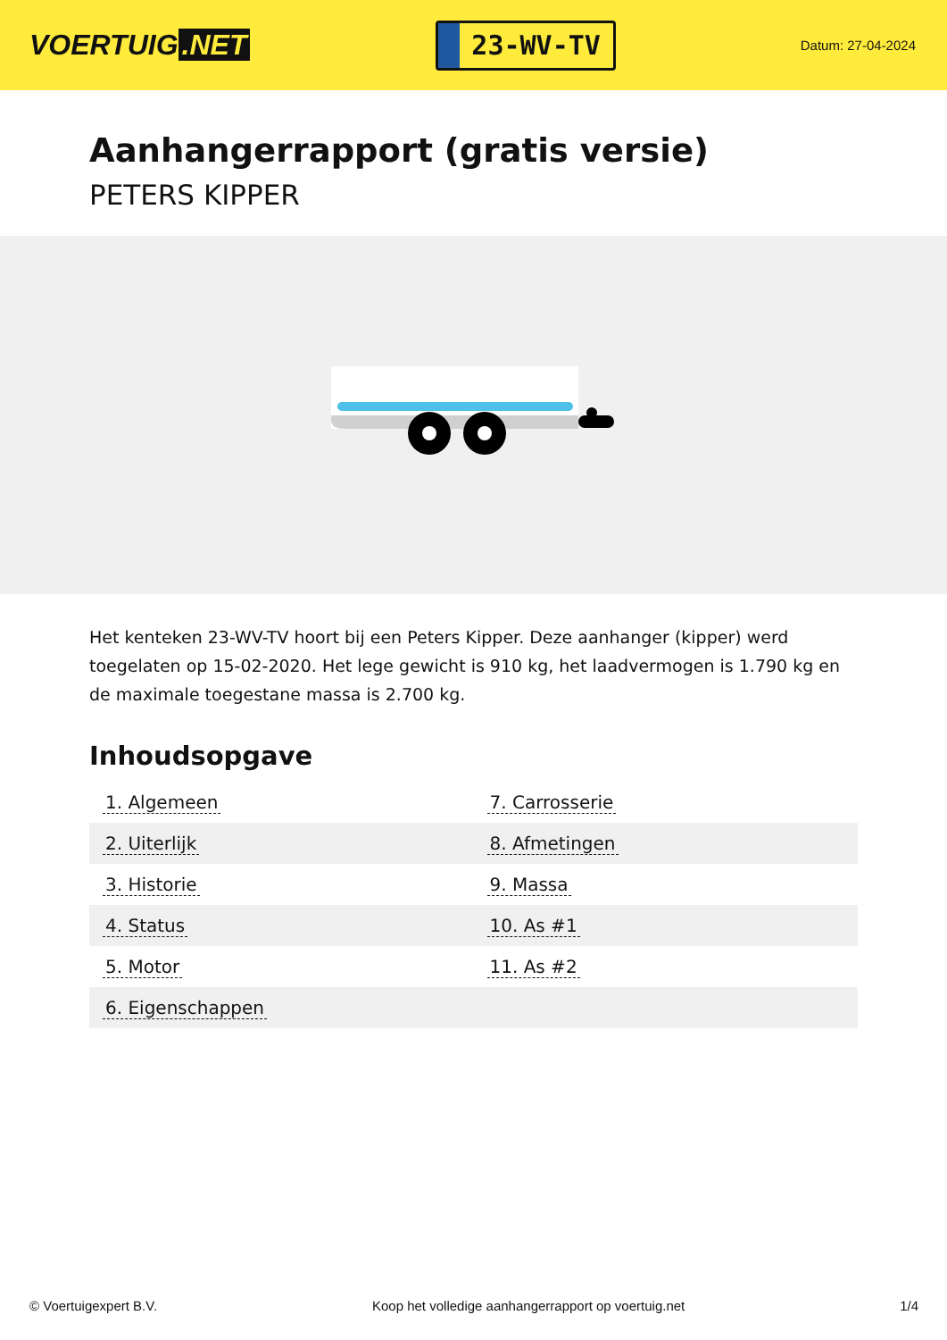VOERTUIG.NET
23-WV-TV
Datum: 27-04-2024
Aanhangerrapport (gratis versie)
PETERS KIPPER
Het kenteken 23-WV-TV hoort bij een Peters Kipper. Deze aanhanger (kipper) werd toegelaten op 15-02-2020. Het lege gewicht is 910 kg, het laadvermogen is 1.790 kg en de maximale toegestane massa is 2.700 kg.
Inhoudsopgave
| 1. Algemeen | 7. Carrosserie |
| 2. Uiterlijk | 8. Afmetingen |
| 3. Historie | 9. Massa |
| 4. Status | 10. As #1 |
| 5. Motor | 11. As #2 |
| 6. Eigenschappen | |
© Voertuigexpert B.V. Koop het volledige aanhangerrapport op voertuig.net
1/4